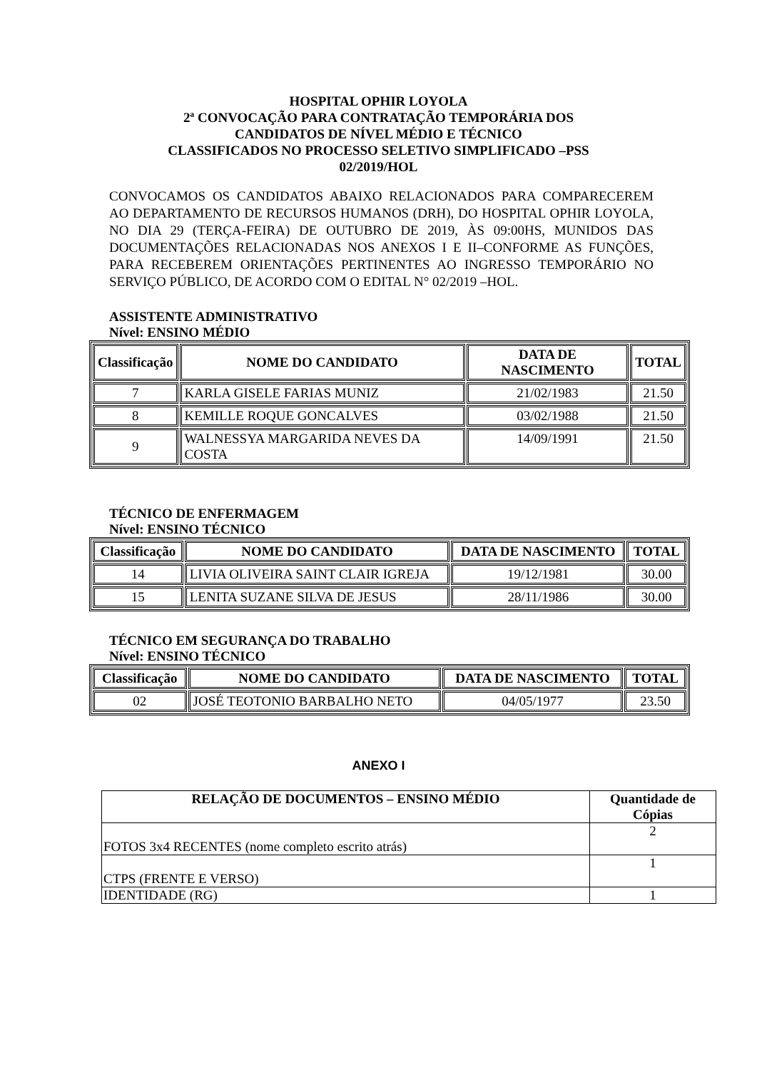HOSPITAL OPHIR LOYOLA
2ª CONVOCAÇÃO PARA CONTRATAÇÃO TEMPORÁRIA DOS
CANDIDATOS DE NÍVEL MÉDIO E TÉCNICO
CLASSIFICADOS NO PROCESSO SELETIVO SIMPLIFICADO –PSS
02/2019/HOL
CONVOCAMOS OS CANDIDATOS ABAIXO RELACIONADOS PARA COMPARECEREM AO DEPARTAMENTO DE RECURSOS HUMANOS (DRH), DO HOSPITAL OPHIR LOYOLA, NO DIA 29 (TERÇA-FEIRA) DE OUTUBRO DE 2019, ÀS 09:00HS, MUNIDOS DAS DOCUMENTAÇÕES RELACIONADAS NOS ANEXOS I E II–CONFORME AS FUNÇÕES, PARA RECEBEREM ORIENTAÇÕES PERTINENTES AO INGRESSO TEMPORÁRIO NO SERVIÇO PÚBLICO, DE ACORDO COM O EDITAL N° 02/2019 –HOL.
ASSISTENTE ADMINISTRATIVO
Nível: ENSINO MÉDIO
| Classificação | NOME DO CANDIDATO | DATA DE NASCIMENTO | TOTAL |
| --- | --- | --- | --- |
| 7 | KARLA GISELE FARIAS MUNIZ | 21/02/1983 | 21.50 |
| 8 | KEMILLE ROQUE GONCALVES | 03/02/1988 | 21.50 |
| 9 | WALNESSYA MARGARIDA NEVES DA COSTA | 14/09/1991 | 21.50 |
TÉCNICO DE ENFERMAGEM
Nível: ENSINO TÉCNICO
| Classificação | NOME DO CANDIDATO | DATA DE NASCIMENTO | TOTAL |
| --- | --- | --- | --- |
| 14 | LIVIA OLIVEIRA SAINT CLAIR IGREJA | 19/12/1981 | 30.00 |
| 15 | LENITA SUZANE SILVA DE JESUS | 28/11/1986 | 30.00 |
TÉCNICO EM SEGURANÇA DO TRABALHO
Nível: ENSINO TÉCNICO
| Classificação | NOME DO CANDIDATO | DATA DE NASCIMENTO | TOTAL |
| --- | --- | --- | --- |
| 02 | JOSÉ TEOTONIO BARBALHO NETO | 04/05/1977 | 23.50 |
ANEXO I
| RELAÇÃO DE DOCUMENTOS – ENSINO MÉDIO | Quantidade de Cópias |
| --- | --- |
| FOTOS 3x4 RECENTES (nome completo escrito atrás) | 2 |
| CTPS (FRENTE E VERSO) | 1 |
| IDENTIDADE (RG) | 1 |